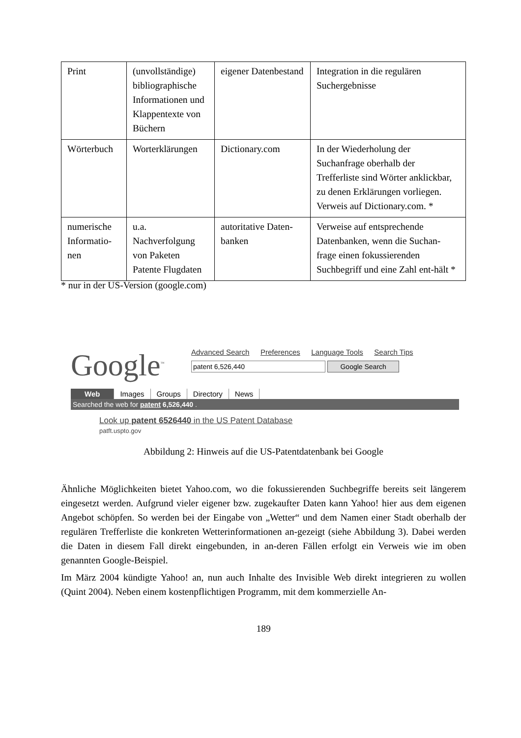| Print | (unvollständige) bibliographische Informationen und Klappentexte von Büchern | eigener Datenbestand | Integration in die regulären Suchergebnisse |
| Wörterbuch | Worterklärungen | Dictionary.com | In der Wiederholung der Suchanfrage oberhalb der Trefferliste sind Wörter anklickbar, zu denen Erklärungen vorliegen. Verweis auf Dictionary.com. * |
| numerische Informatio-nen | u.a. Nachverfolgung von Paketen Patente Flugdaten | autoritative Daten-banken | Verweise auf entsprechende Datenbanken, wenn die Suchan-frage einen fokussierenden Suchbegriff und eine Zahl ent-hält * |
* nur in der US-Version (google.com)
Google<sup>™</sup>
Advanced Search Preferences Language Tools Search Tips
patent 6,526,440 Google Search
Web Images Groups Directory News
Searched the web for patent 6,526,440 .
Look up patent 6526440 in the US Patent Database
patft.uspto.gov
Abbildung 2: Hinweis auf die US-Patentdatenbank bei Google
Ähnliche Möglichkeiten bietet Yahoo.com, wo die fokussierenden Suchbegriffe bereits seit längerem eingesetzt werden. Aufgrund vieler eigener bzw. zugekaufter Daten kann Yahoo! hier aus dem eigenen Angebot schöpfen. So werden bei der Eingabe von „Wetter“ und dem Namen einer Stadt oberhalb der regulären Trefferliste die konkreten Wetterinformationen an-gezeigt (siehe Abbildung 3). Dabei werden die Daten in diesem Fall direkt eingebunden, in an-deren Fällen erfolgt ein Verweis wie im oben genannten Google-Beispiel.
Im März 2004 kündigte Yahoo! an, nun auch Inhalte des Invisible Web direkt integrieren zu wollen (Quint 2004). Neben einem kostenpflichtigen Programm, mit dem kommerzielle An-
189